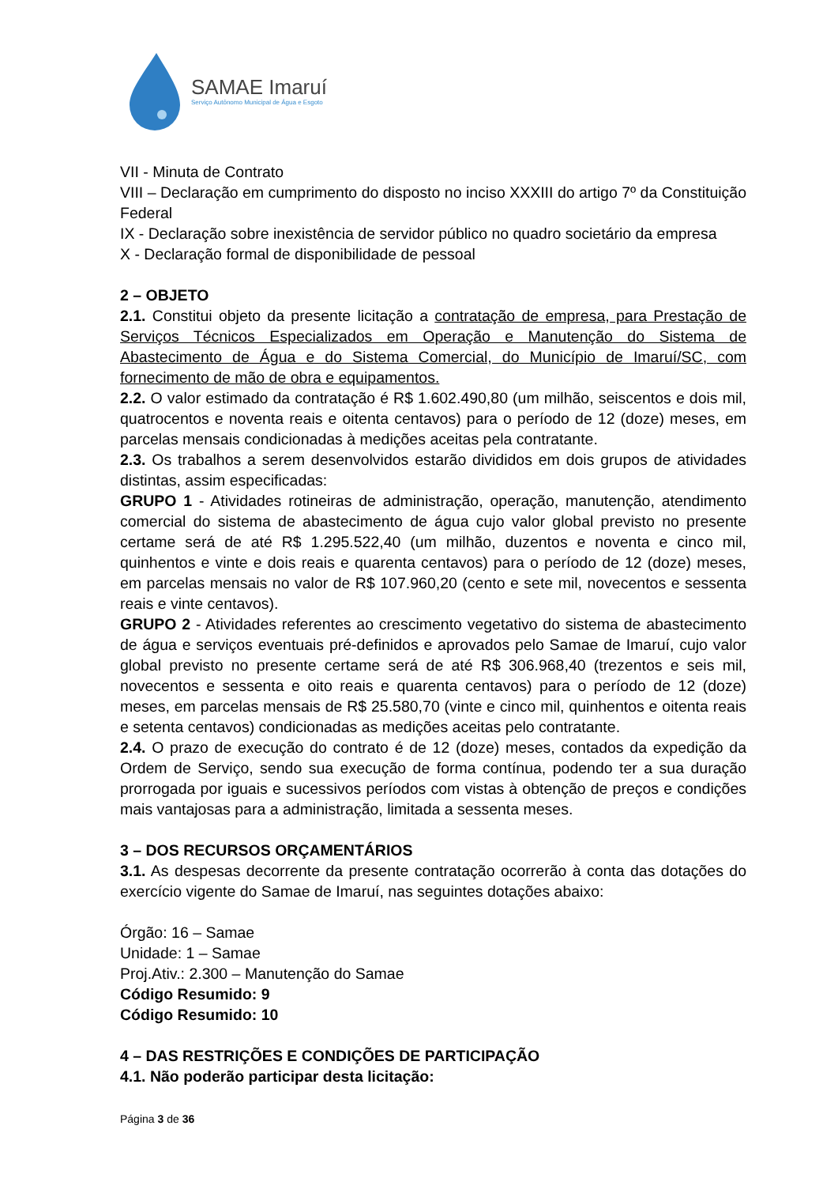SAMAE Imaruí
Serviço Autônomo Municipal de Água e Esgoto
VII - Minuta de Contrato
VIII – Declaração em cumprimento do disposto no inciso XXXIII do artigo 7º da Constituição Federal
IX - Declaração sobre inexistência de servidor público no quadro societário da empresa
X - Declaração formal de disponibilidade de pessoal
2 – OBJETO
2.1. Constitui objeto da presente licitação a contratação de empresa, para Prestação de Serviços Técnicos Especializados em Operação e Manutenção do Sistema de Abastecimento de Água e do Sistema Comercial, do Município de Imaruí/SC, com fornecimento de mão de obra e equipamentos.
2.2. O valor estimado da contratação é R$ 1.602.490,80 (um milhão, seiscentos e dois mil, quatrocentos e noventa reais e oitenta centavos) para o período de 12 (doze) meses, em parcelas mensais condicionadas à medições aceitas pela contratante.
2.3. Os trabalhos a serem desenvolvidos estarão divididos em dois grupos de atividades distintas, assim especificadas:
GRUPO 1 - Atividades rotineiras de administração, operação, manutenção, atendimento comercial do sistema de abastecimento de água cujo valor global previsto no presente certame será de até R$ 1.295.522,40 (um milhão, duzentos e noventa e cinco mil, quinhentos e vinte e dois reais e quarenta centavos) para o período de 12 (doze) meses, em parcelas mensais no valor de R$ 107.960,20 (cento e sete mil, novecentos e sessenta reais e vinte centavos).
GRUPO 2 - Atividades referentes ao crescimento vegetativo do sistema de abastecimento de água e serviços eventuais pré-definidos e aprovados pelo Samae de Imaruí, cujo valor global previsto no presente certame será de até R$ 306.968,40 (trezentos e seis mil, novecentos e sessenta e oito reais e quarenta centavos) para o período de 12 (doze) meses, em parcelas mensais de R$ 25.580,70 (vinte e cinco mil, quinhentos e oitenta reais e setenta centavos) condicionadas as medições aceitas pelo contratante.
2.4. O prazo de execução do contrato é de 12 (doze) meses, contados da expedição da Ordem de Serviço, sendo sua execução de forma contínua, podendo ter a sua duração prorrogada por iguais e sucessivos períodos com vistas à obtenção de preços e condições mais vantajosas para a administração, limitada a sessenta meses.
3 – DOS RECURSOS ORÇAMENTÁRIOS
3.1. As despesas decorrente da presente contratação ocorrerão à conta das dotações do exercício vigente do Samae de Imaruí, nas seguintes dotações abaixo:
Órgão: 16 – Samae
Unidade: 1 – Samae
Proj.Ativ.: 2.300 – Manutenção do Samae
Código Resumido: 9
Código Resumido: 10
4 – DAS RESTRIÇÕES E CONDIÇÕES DE PARTICIPAÇÃO
4.1. Não poderão participar desta licitação:
Página 3 de 36